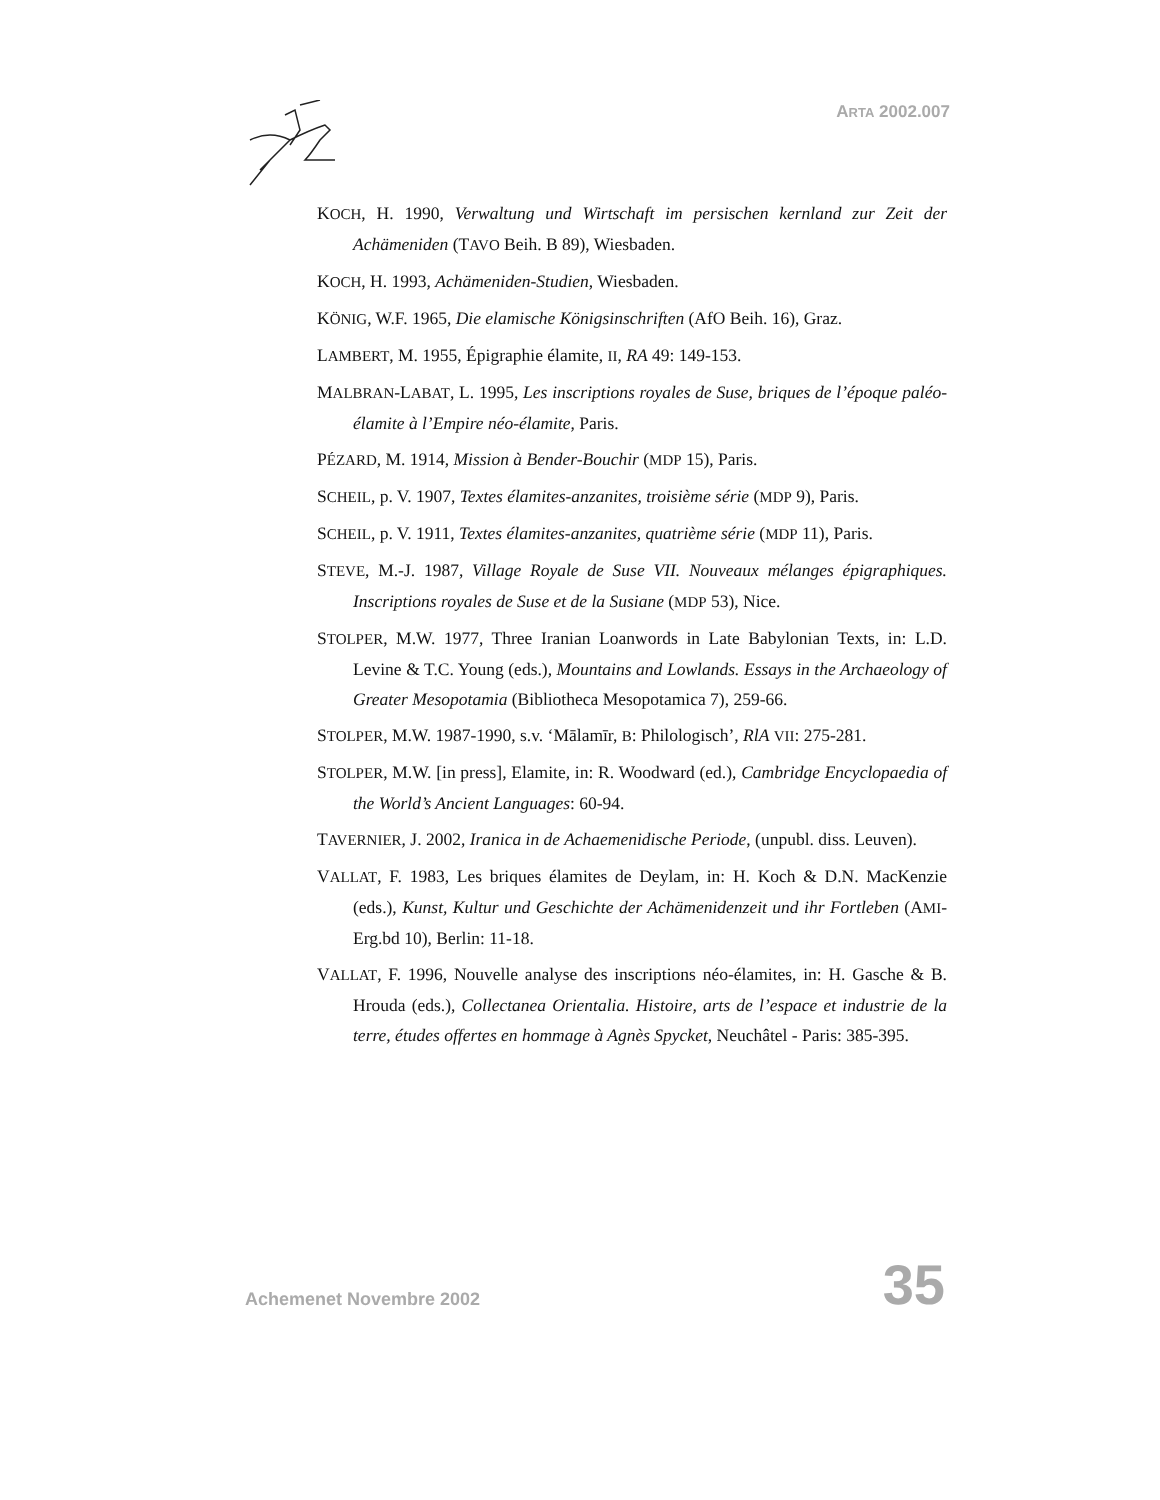ARTA 2002.007
KOCH, H. 1990, Verwaltung und Wirtschaft im persischen kernland zur Zeit der Achämeniden (TAVO Beih. B 89), Wiesbaden.
KOCH, H. 1993, Achämeniden-Studien, Wiesbaden.
KÖNIG, W.F. 1965, Die elamische Königsinschriften (AfO Beih. 16), Graz.
LAMBERT, M. 1955, Épigraphie élamite, II, RA 49: 149-153.
MALBRAN-LABAT, L. 1995, Les inscriptions royales de Suse, briques de l’époque paléo-élamite à l’Empire néo-élamite, Paris.
PÉZARD, M. 1914, Mission à Bender-Bouchir (MDP 15), Paris.
SCHEIL, p. V. 1907, Textes élamites-anzanites, troisième série (MDP 9), Paris.
SCHEIL, p. V. 1911, Textes élamites-anzanites, quatrième série (MDP 11), Paris.
STEVE, M.-J. 1987, Village Royale de Suse VII. Nouveaux mélanges épigraphiques. Inscriptions royales de Suse et de la Susiane (MDP 53), Nice.
STOLPER, M.W. 1977, Three Iranian Loanwords in Late Babylonian Texts, in: L.D. Levine & T.C. Young (eds.), Mountains and Lowlands. Essays in the Archaeology of Greater Mesopotamia (Bibliotheca Mesopotamica 7), 259-66.
STOLPER, M.W. 1987-1990, s.v. ‘Mālamīr, B: Philologisch’, RlA VII: 275-281.
STOLPER, M.W. [in press], Elamite, in: R. Woodward (ed.), Cambridge Encyclopaedia of the World’s Ancient Languages: 60-94.
TAVERNIER, J. 2002, Iranica in de Achaemenidische Periode, (unpubl. diss. Leuven).
VALLAT, F. 1983, Les briques élamites de Deylam, in: H. Koch & D.N. MacKenzie (eds.), Kunst, Kultur und Geschichte der Achämenidenzeit und ihr Fortleben (AMI-Erg.bd 10), Berlin: 11-18.
VALLAT, F. 1996, Nouvelle analyse des inscriptions néo-élamites, in: H. Gasche & B. Hrouda (eds.), Collectanea Orientalia. Histoire, arts de l’espace et industrie de la terre, études offertes en hommage à Agnès Spycket, Neuchâtel - Paris: 385-395.
Achemenet Novembre 2002 35